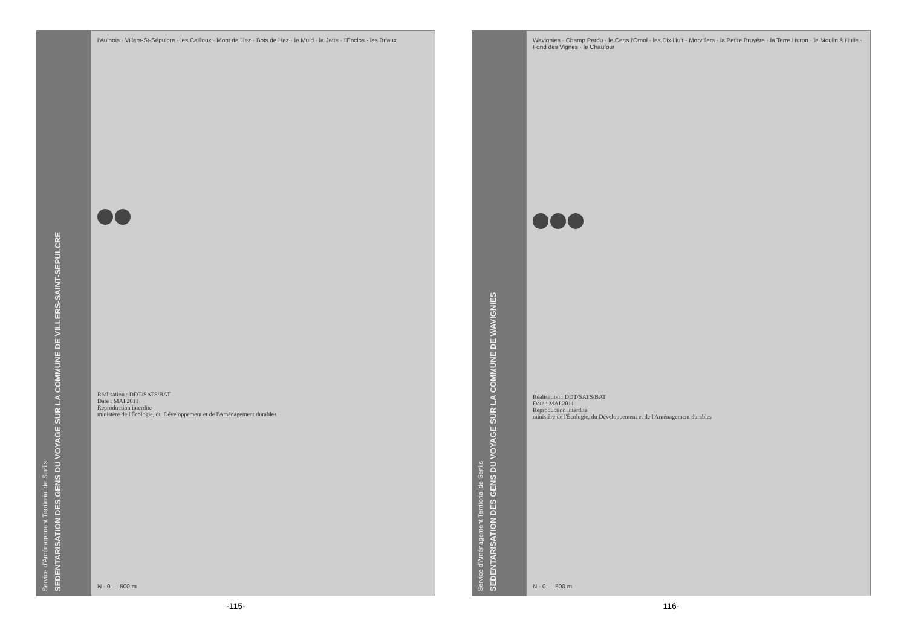Service d'Aménagement Territorial de Senlis
SEDENTARISATION DES GENS DU VOYAGE SUR LA COMMUNE DE VILLERS-SAINT-SEPULCRE
l'Aulnois · Villers-St-Sépulcre · les Cailloux · Mont de Hez · Bois de Hez · le Muid · la Jatte · l'Enclos · les Briaux
Réalisation : DDT/SATS/BAT
Date : MAI 2011
Reproduction interdite
ministère de l'Écologie, du Développement et de l'Aménagement durables
N · 0 — 500 m
-115-
Service d'Aménagement Territorial de Senlis
SEDENTARISATION DES GENS DU VOYAGE SUR LA COMMUNE DE WAVIGNIES
Wavignies · Champ Perdu · le Cens l'Omol · les Dix Huit · Morvillers · la Petite Bruyère · la Terre Huron · le Moulin à Huile · Fond des Vignes · le Chaufour
Réalisation : DDT/SATS/BAT
Date : MAI 2011
Reproduction interdite
ministère de l'Écologie, du Développement et de l'Aménagement durables
N · 0 — 500 m
116-